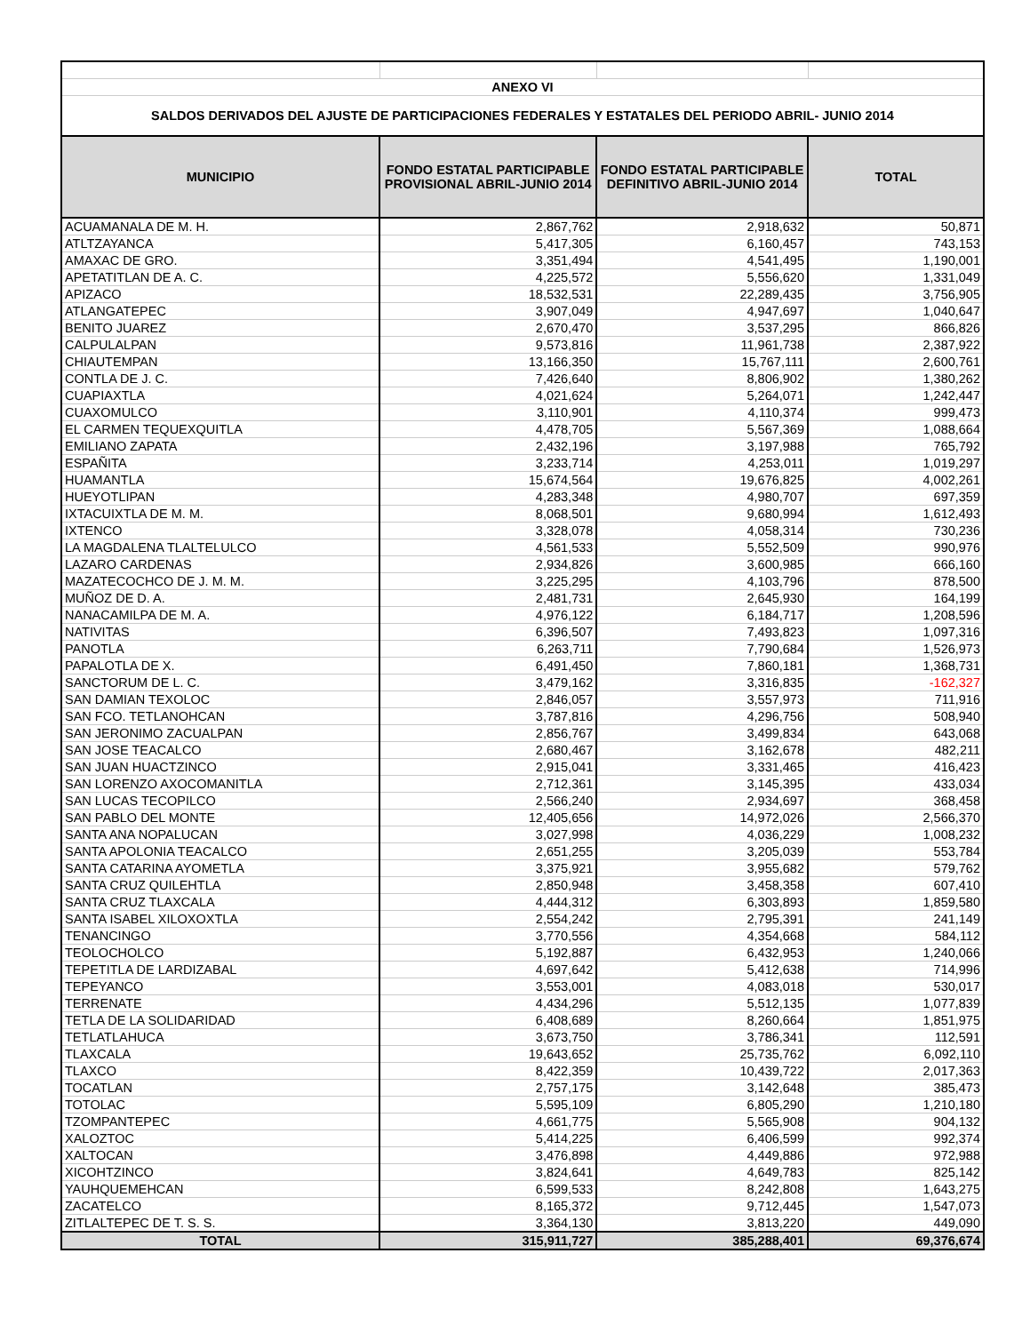| ANEXO VI | | | |
| SALDOS DERIVADOS DEL AJUSTE DE PARTICIPACIONES FEDERALES Y ESTATALES DEL PERIODO ABRIL- JUNIO 2014 | | | |
| MUNICIPIO | FONDO ESTATAL PARTICIPABLE PROVISIONAL ABRIL-JUNIO 2014 | FONDO ESTATAL PARTICIPABLE DEFINITIVO ABRIL-JUNIO 2014 | TOTAL |
| ACUAMANALA DE M. H. | 2,867,762 | 2,918,632 | 50,871 |
| ATLTZAYANCA | 5,417,305 | 6,160,457 | 743,153 |
| AMAXAC DE GRO. | 3,351,494 | 4,541,495 | 1,190,001 |
| APETATITLAN DE A. C. | 4,225,572 | 5,556,620 | 1,331,049 |
| APIZACO | 18,532,531 | 22,289,435 | 3,756,905 |
| ATLANGATEPEC | 3,907,049 | 4,947,697 | 1,040,647 |
| BENITO JUAREZ | 2,670,470 | 3,537,295 | 866,826 |
| CALPULALPAN | 9,573,816 | 11,961,738 | 2,387,922 |
| CHIAUTEMPAN | 13,166,350 | 15,767,111 | 2,600,761 |
| CONTLA DE J. C. | 7,426,640 | 8,806,902 | 1,380,262 |
| CUAPIAXTLA | 4,021,624 | 5,264,071 | 1,242,447 |
| CUAXOMULCO | 3,110,901 | 4,110,374 | 999,473 |
| EL CARMEN TEQUEXQUITLA | 4,478,705 | 5,567,369 | 1,088,664 |
| EMILIANO ZAPATA | 2,432,196 | 3,197,988 | 765,792 |
| ESPAÑITA | 3,233,714 | 4,253,011 | 1,019,297 |
| HUAMANTLA | 15,674,564 | 19,676,825 | 4,002,261 |
| HUEYOTLIPAN | 4,283,348 | 4,980,707 | 697,359 |
| IXTACUIXTLA DE M. M. | 8,068,501 | 9,680,994 | 1,612,493 |
| IXTENCO | 3,328,078 | 4,058,314 | 730,236 |
| LA MAGDALENA TLALTELULCO | 4,561,533 | 5,552,509 | 990,976 |
| LAZARO CARDENAS | 2,934,826 | 3,600,985 | 666,160 |
| MAZATECOCHCO DE J. M. M. | 3,225,295 | 4,103,796 | 878,500 |
| MUÑOZ DE D. A. | 2,481,731 | 2,645,930 | 164,199 |
| NANACAMILPA DE M. A. | 4,976,122 | 6,184,717 | 1,208,596 |
| NATIVITAS | 6,396,507 | 7,493,823 | 1,097,316 |
| PANOTLA | 6,263,711 | 7,790,684 | 1,526,973 |
| PAPALOTLA DE X. | 6,491,450 | 7,860,181 | 1,368,731 |
| SANCTORUM DE L. C. | 3,479,162 | 3,316,835 | -162,327 |
| SAN DAMIAN TEXOLOC | 2,846,057 | 3,557,973 | 711,916 |
| SAN FCO. TETLANOHCAN | 3,787,816 | 4,296,756 | 508,940 |
| SAN JERONIMO ZACUALPAN | 2,856,767 | 3,499,834 | 643,068 |
| SAN JOSE TEACALCO | 2,680,467 | 3,162,678 | 482,211 |
| SAN JUAN HUACTZINCO | 2,915,041 | 3,331,465 | 416,423 |
| SAN LORENZO AXOCOMANITLA | 2,712,361 | 3,145,395 | 433,034 |
| SAN LUCAS TECOPILCO | 2,566,240 | 2,934,697 | 368,458 |
| SAN PABLO DEL MONTE | 12,405,656 | 14,972,026 | 2,566,370 |
| SANTA ANA NOPALUCAN | 3,027,998 | 4,036,229 | 1,008,232 |
| SANTA APOLONIA TEACALCO | 2,651,255 | 3,205,039 | 553,784 |
| SANTA CATARINA AYOMETLA | 3,375,921 | 3,955,682 | 579,762 |
| SANTA CRUZ QUILEHTLA | 2,850,948 | 3,458,358 | 607,410 |
| SANTA CRUZ TLAXCALA | 4,444,312 | 6,303,893 | 1,859,580 |
| SANTA ISABEL XILOXOXTLA | 2,554,242 | 2,795,391 | 241,149 |
| TENANCINGO | 3,770,556 | 4,354,668 | 584,112 |
| TEOLOCHOLCO | 5,192,887 | 6,432,953 | 1,240,066 |
| TEPETITLA DE LARDIZABAL | 4,697,642 | 5,412,638 | 714,996 |
| TEPEYANCO | 3,553,001 | 4,083,018 | 530,017 |
| TERRENATE | 4,434,296 | 5,512,135 | 1,077,839 |
| TETLA DE LA SOLIDARIDAD | 6,408,689 | 8,260,664 | 1,851,975 |
| TETLATLAHUCA | 3,673,750 | 3,786,341 | 112,591 |
| TLAXCALA | 19,643,652 | 25,735,762 | 6,092,110 |
| TLAXCO | 8,422,359 | 10,439,722 | 2,017,363 |
| TOCATLAN | 2,757,175 | 3,142,648 | 385,473 |
| TOTOLAC | 5,595,109 | 6,805,290 | 1,210,180 |
| TZOMPANTEPEC | 4,661,775 | 5,565,908 | 904,132 |
| XALOZTOC | 5,414,225 | 6,406,599 | 992,374 |
| XALTOCAN | 3,476,898 | 4,449,886 | 972,988 |
| XICOHTZINCO | 3,824,641 | 4,649,783 | 825,142 |
| YAUHQUEMEHCAN | 6,599,533 | 8,242,808 | 1,643,275 |
| ZACATELCO | 8,165,372 | 9,712,445 | 1,547,073 |
| ZITLALTEPEC DE T. S. S. | 3,364,130 | 3,813,220 | 449,090 |
| TOTAL | 315,911,727 | 385,288,401 | 69,376,674 |